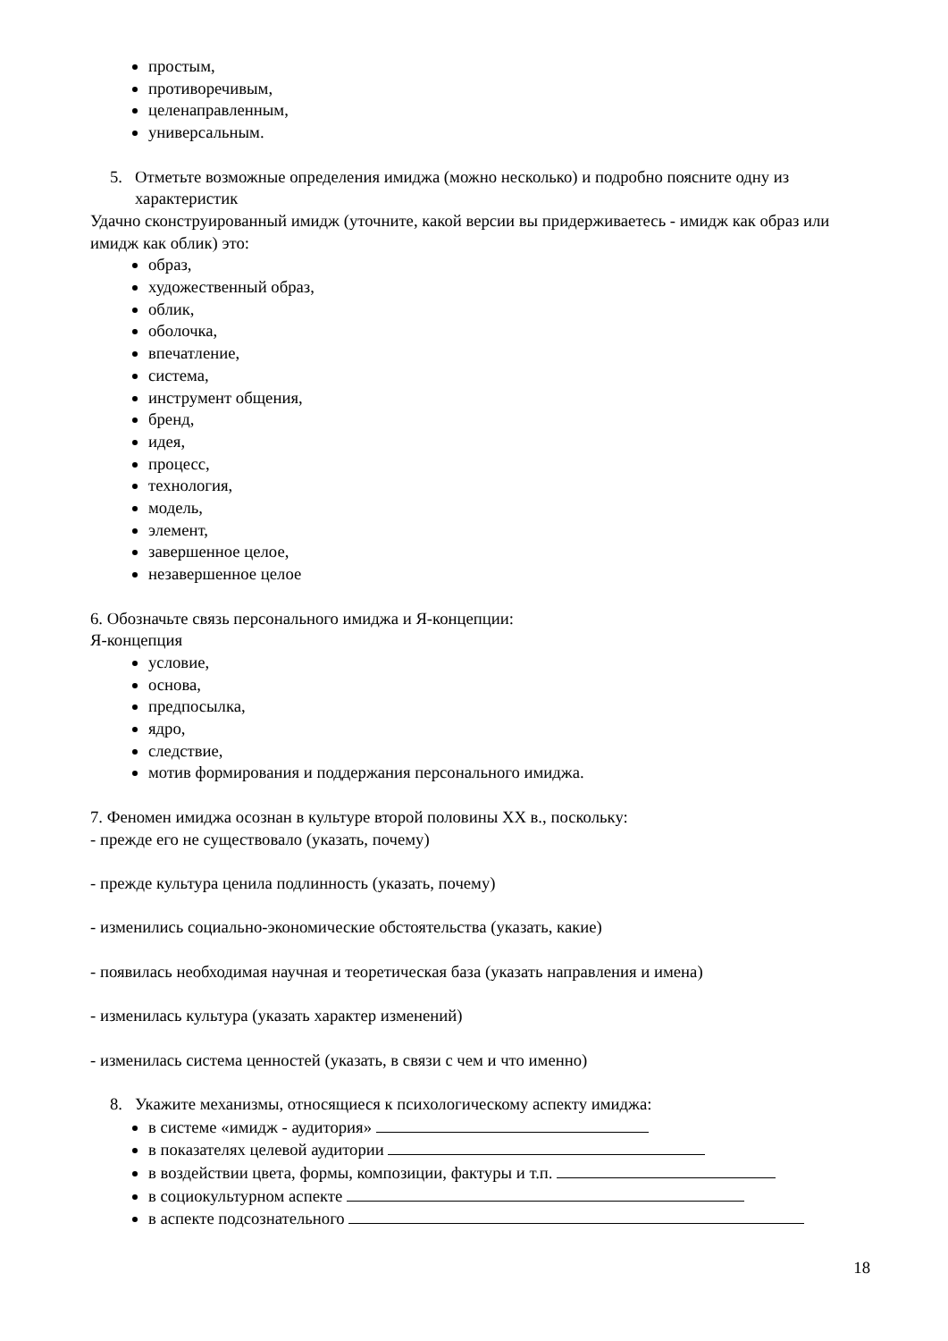простым,
противоречивым,
целенаправленным,
универсальным.
5. Отметьте возможные определения имиджа (можно несколько) и подробно поясните одну из характеристик
Удачно сконструированный имидж (уточните, какой версии вы придерживаетесь - имидж как образ или имидж как облик) это:
образ,
художественный образ,
облик,
оболочка,
впечатление,
система,
инструмент общения,
бренд,
идея,
процесс,
технология,
модель,
элемент,
завершенное целое,
незавершенное целое
6. Обозначьте связь персонального имиджа и Я-концепции:
Я-концепция
условие,
основа,
предпосылка,
ядро,
следствие,
мотив формирования и поддержания персонального имиджа.
7. Феномен имиджа осознан в культуре второй половины XX в., поскольку:
- прежде его не существовало (указать, почему)
- прежде культура ценила подлинность (указать, почему)
- изменились социально-экономические обстоятельства (указать, какие)
- появилась необходимая научная и теоретическая база (указать направления и имена)
- изменилась культура (указать характер изменений)
- изменилась система ценностей (указать, в связи с чем и что именно)
8. Укажите механизмы, относящиеся к психологическому аспекту имиджа:
в системе «имидж - аудитория»
в показателях целевой аудитории
в воздействии цвета, формы, композиции, фактуры и т.п.
в социокультурном аспекте
в аспекте подсознательного
18